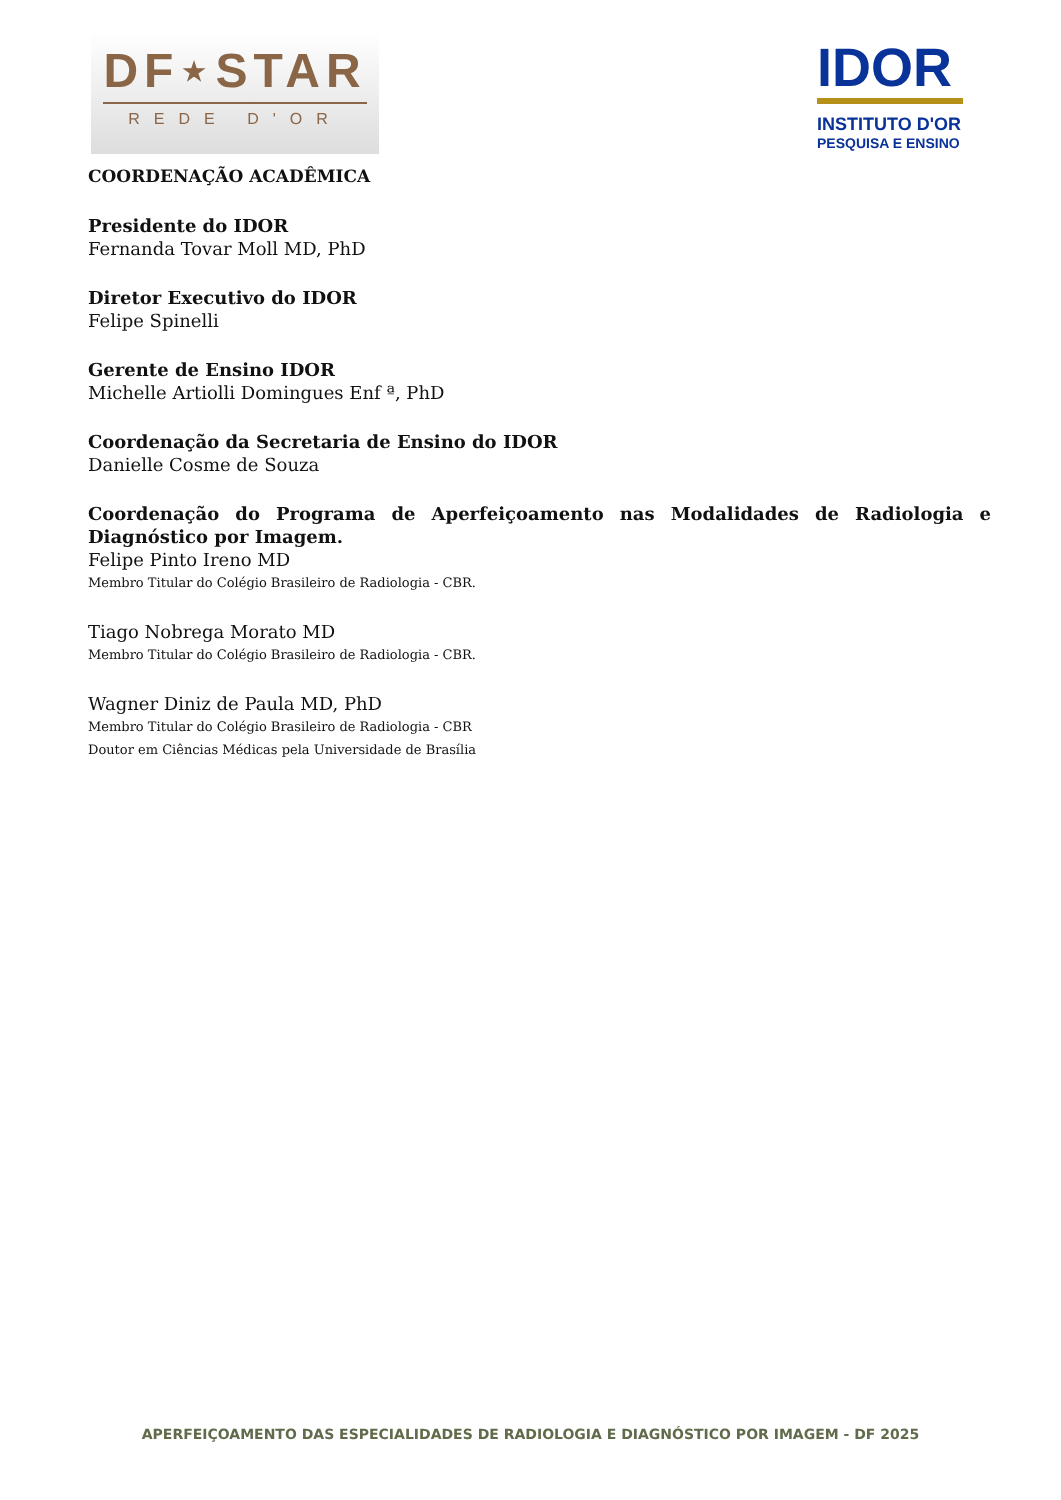DF⋆STAR
REDE D'OR
IDOR
INSTITUTO D'OR
PESQUISA E ENSINO
COORDENAÇÃO ACADÊMICA
Presidente do IDOR
Fernanda Tovar Moll MD, PhD
Diretor Executivo do IDOR
Felipe Spinelli
Gerente de Ensino IDOR
Michelle Artiolli Domingues Enf ª, PhD
Coordenação da Secretaria de Ensino do IDOR
Danielle Cosme de Souza
Coordenação do Programa de Aperfeiçoamento nas Modalidades de Radiologia e Diagnóstico por Imagem.
Felipe Pinto Ireno MD
Membro Titular do Colégio Brasileiro de Radiologia - CBR.
Tiago Nobrega Morato MD
Membro Titular do Colégio Brasileiro de Radiologia - CBR.
Wagner Diniz de Paula MD, PhD
Membro Titular do Colégio Brasileiro de Radiologia - CBR
Doutor em Ciências Médicas pela Universidade de Brasília
APERFEIÇOAMENTO DAS ESPECIALIDADES DE RADIOLOGIA E DIAGNÓSTICO POR IMAGEM - DF 2025